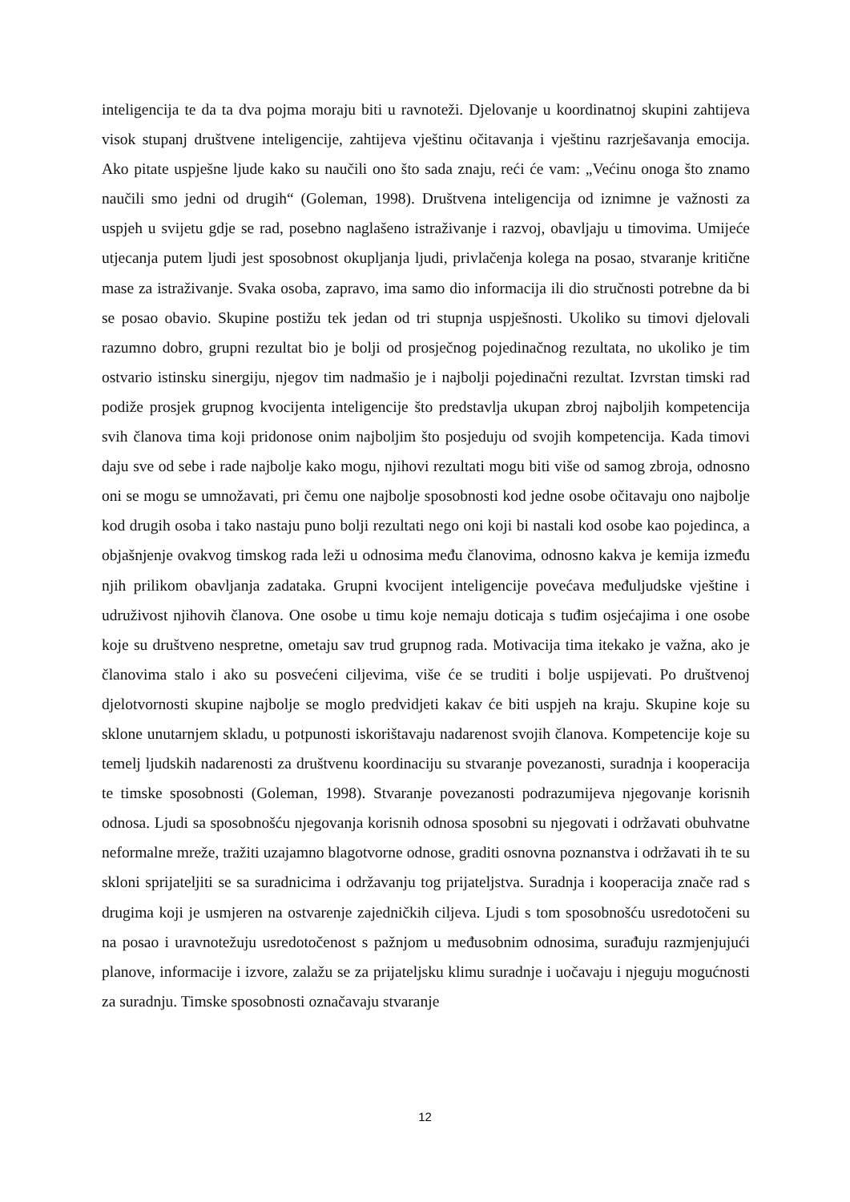inteligencija te da ta dva pojma moraju biti u ravnoteži. Djelovanje u koordinatnoj skupini zahtijeva visok stupanj društvene inteligencije, zahtijeva vještinu očitavanja i vještinu razrješavanja emocija. Ako pitate uspješne ljude kako su naučili ono što sada znaju, reći će vam: „Većinu onoga što znamo naučili smo jedni od drugih“ (Goleman, 1998). Društvena inteligencija od iznimne je važnosti za uspjeh u svijetu gdje se rad, posebno naglašeno istraživanje i razvoj, obavljaju u timovima. Umijeće utjecanja putem ljudi jest sposobnost okupljanja ljudi, privlačenja kolega na posao, stvaranje kritične mase za istraživanje. Svaka osoba, zapravo, ima samo dio informacija ili dio stručnosti potrebne da bi se posao obavio. Skupine postižu tek jedan od tri stupnja uspješnosti. Ukoliko su timovi djelovali razumno dobro, grupni rezultat bio je bolji od prosječnog pojedinačnog rezultata, no ukoliko je tim ostvario istinsku sinergiju, njegov tim nadmašio je i najbolji pojedinačni rezultat. Izvrstan timski rad podiže prosjek grupnog kvocijenta inteligencije što predstavlja ukupan zbroj najboljih kompetencija svih članova tima koji pridonose onim najboljim što posjeduju od svojih kompetencija. Kada timovi daju sve od sebe i rade najbolje kako mogu, njihovi rezultati mogu biti više od samog zbroja, odnosno oni se mogu se umnožavati, pri čemu one najbolje sposobnosti kod jedne osobe očitavaju ono najbolje kod drugih osoba i tako nastaju puno bolji rezultati nego oni koji bi nastali kod osobe kao pojedinca, a objašnjenje ovakvog timskog rada leži u odnosima među članovima, odnosno kakva je kemija između njih prilikom obavljanja zadataka. Grupni kvocijent inteligencije povećava međuljudske vještine i udruživost njihovih članova. One osobe u timu koje nemaju doticaja s tuđim osjećajima i one osobe koje su društveno nespretne, ometaju sav trud grupnog rada. Motivacija tima itekako je važna, ako je članovima stalo i ako su posvećeni ciljevima, više će se truditi i bolje uspijevati. Po društvenoj djelotvornosti skupine najbolje se moglo predvidjeti kakav će biti uspjeh na kraju. Skupine koje su sklone unutarnjem skladu, u potpunosti iskorištavaju nadarenost svojih članova. Kompetencije koje su temelj ljudskih nadarenosti za društvenu koordinaciju su stvaranje povezanosti, suradnja i kooperacija te timske sposobnosti (Goleman, 1998). Stvaranje povezanosti podrazumijeva njegovanje korisnih odnosa. Ljudi sa sposobnošću njegovanja korisnih odnosa sposobni su njegovati i održavati obuhvatne neformalne mreže, tražiti uzajamno blagotvorne odnose, graditi osnovna poznanstva i održavati ih te su skloni sprijateljiti se sa suradnicima i održavanju tog prijateljstva. Suradnja i kooperacija znače rad s drugima koji je usmjeren na ostvarenje zajedničkih ciljeva. Ljudi s tom sposobnošću usredotočeni su na posao i uravnotežuju usredotočenost s pažnjom u međusobnim odnosima, surađuju razmjenjujući planove, informacije i izvore, zalažu se za prijateljsku klimu suradnje i uočavaju i njeguju mogućnosti za suradnju. Timske sposobnosti označavaju stvaranje
12